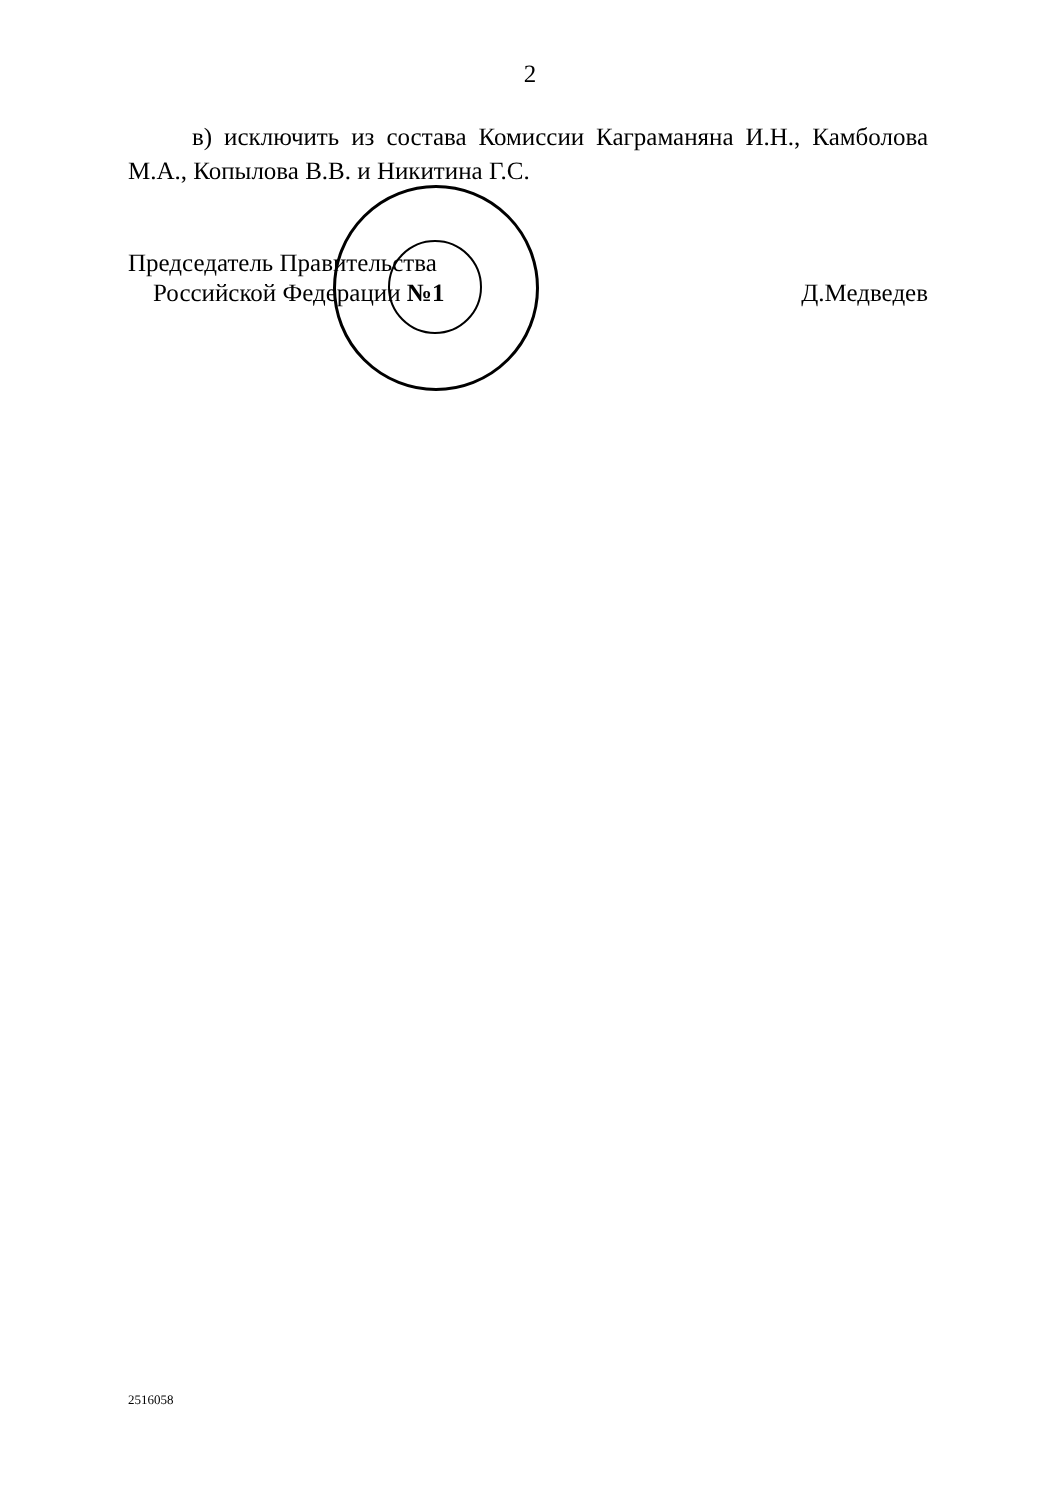2
в) исключить из состава Комиссии Каграманяна И.Н., Камболова М.А., Копылова В.В. и Никитина Г.С.
Председатель Правительства
Российской Федерации №1
Д.Медведев
2516058